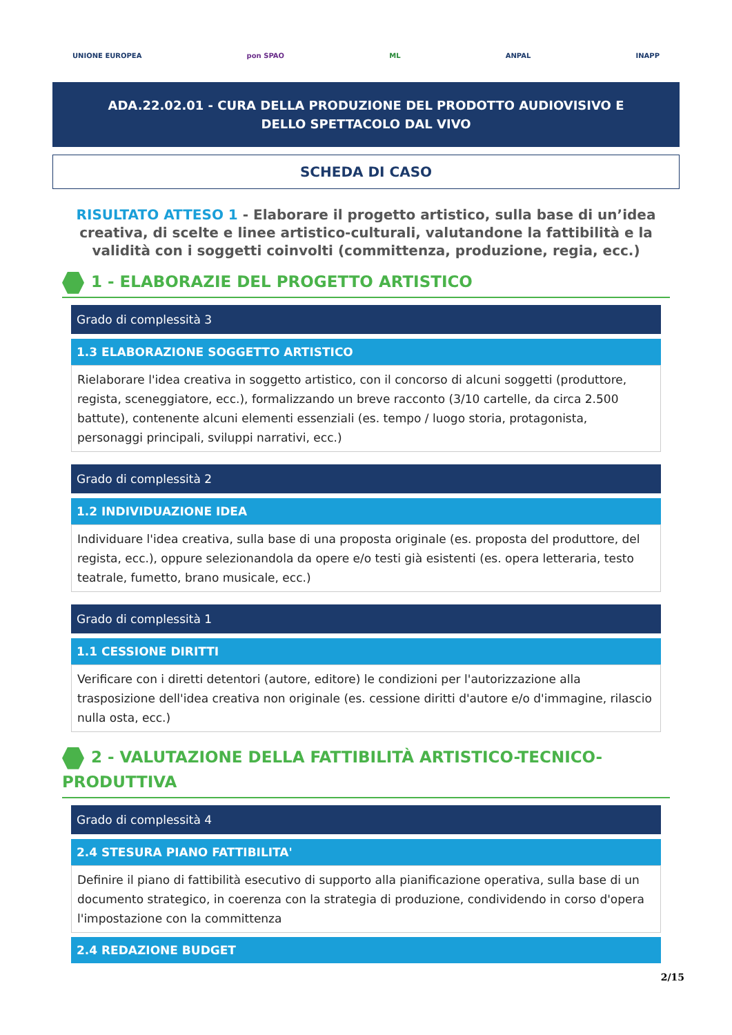UNIONE EUROPEA pon SPAO ML ANPAL INAPP
ADA.22.02.01 - CURA DELLA PRODUZIONE DEL PRODOTTO AUDIOVISIVO E DELLO SPETTACOLO DAL VIVO
SCHEDA DI CASO
RISULTATO ATTESO 1 - Elaborare il progetto artistico, sulla base di un’idea creativa, di scelte e linee artistico-culturali, valutandone la fattibilità e la validità con i soggetti coinvolti (committenza, produzione, regia, ecc.)
1 - ELABORAZIE DEL PROGETTO ARTISTICO
Grado di complessità 3
1.3 ELABORAZIONE SOGGETTO ARTISTICO
Rielaborare l'idea creativa in soggetto artistico, con il concorso di alcuni soggetti (produttore, regista, sceneggiatore, ecc.), formalizzando un breve racconto (3/10 cartelle, da circa 2.500 battute), contenente alcuni elementi essenziali (es. tempo / luogo storia, protagonista, personaggi principali, sviluppi narrativi, ecc.)
Grado di complessità 2
1.2 INDIVIDUAZIONE IDEA
Individuare l'idea creativa, sulla base di una proposta originale (es. proposta del produttore, del regista, ecc.), oppure selezionandola da opere e/o testi già esistenti (es. opera letteraria, testo teatrale, fumetto, brano musicale, ecc.)
Grado di complessità 1
1.1 CESSIONE DIRITTI
Verificare con i diretti detentori (autore, editore) le condizioni per l'autorizzazione alla trasposizione dell'idea creativa non originale (es. cessione diritti d'autore e/o d'immagine, rilascio nulla osta, ecc.)
2 - VALUTAZIONE DELLA FATTIBILITÀ ARTISTICO-TECNICO-PRODUTTIVA
Grado di complessità 4
2.4 STESURA PIANO FATTIBILITA'
Definire il piano di fattibilità esecutivo di supporto alla pianificazione operativa, sulla base di un documento strategico, in coerenza con la strategia di produzione, condividendo in corso d'opera l'impostazione con la committenza
2.4 REDAZIONE BUDGET
2/15